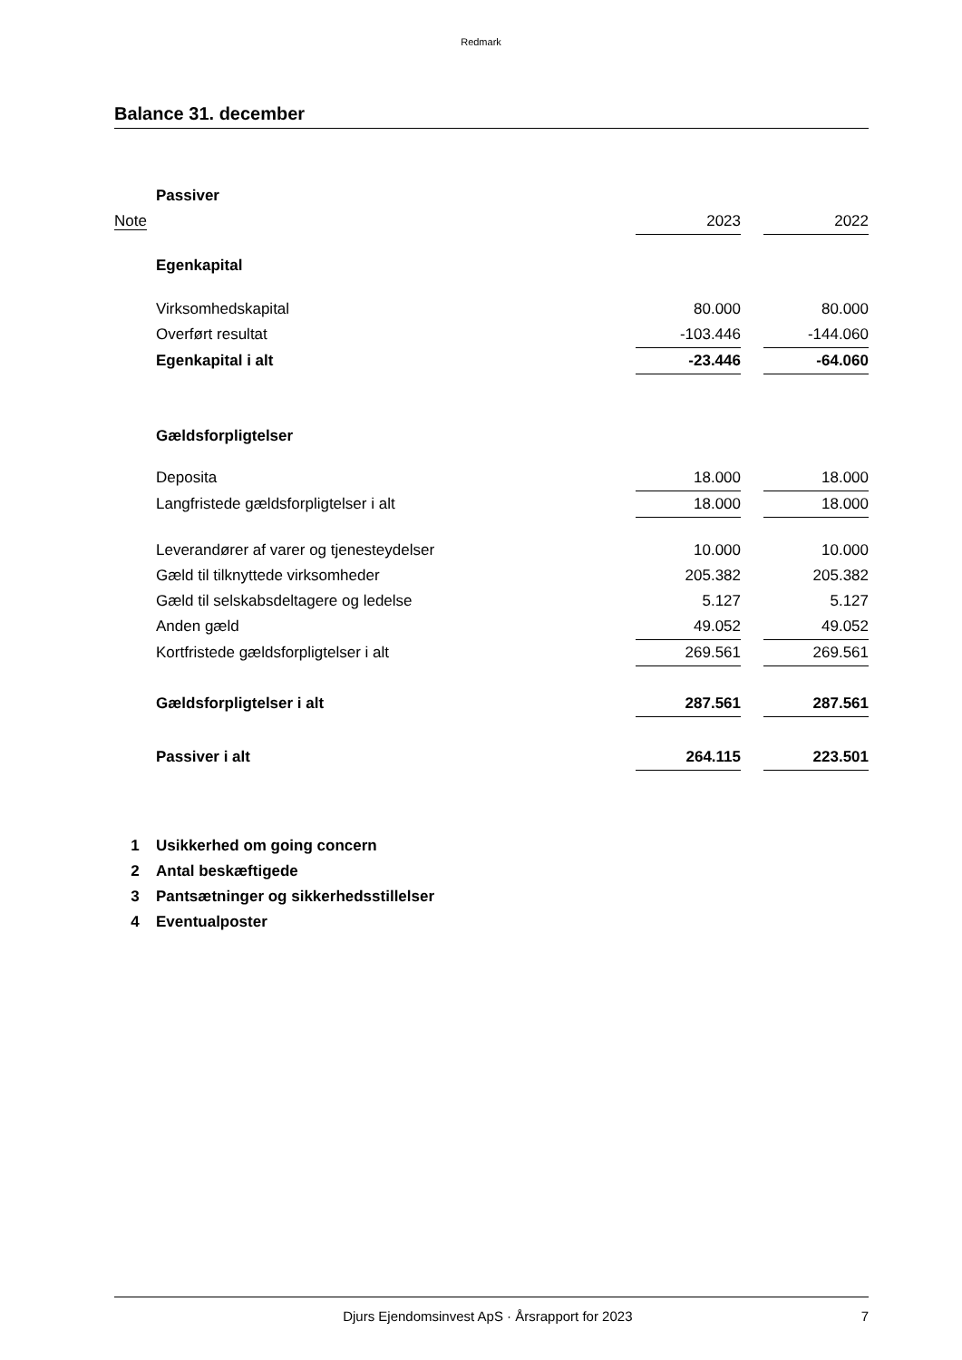Redmark
Balance 31. december
| | Passiver | | | |
| Note | | 2023 | | 2022 |
| | Egenkapital | | | |
| | Virksomhedskapital | 80.000 | | 80.000 |
| | Overført resultat | -103.446 | | -144.060 |
| | Egenkapital i alt | -23.446 | | -64.060 |
| | Gældsforpligtelser | | | |
| | Deposita | 18.000 | | 18.000 |
| | Langfristede gældsforpligtelser i alt | 18.000 | | 18.000 |
| | Leverandører af varer og tjenesteydelser | 10.000 | | 10.000 |
| | Gæld til tilknyttede virksomheder | 205.382 | | 205.382 |
| | Gæld til selskabsdeltagere og ledelse | 5.127 | | 5.127 |
| | Anden gæld | 49.052 | | 49.052 |
| | Kortfristede gældsforpligtelser i alt | 269.561 | | 269.561 |
| | Gældsforpligtelser i alt | 287.561 | | 287.561 |
| | Passiver i alt | 264.115 | | 223.501 |
| 1 | Usikkerhed om going concern | | | |
| 2 | Antal beskæftigede | | | |
| 3 | Pantsætninger og sikkerhedsstillelser | | | |
| 4 | Eventualposter | | | |
Djurs Ejendomsinvest ApS · Årsrapport for 2023 7